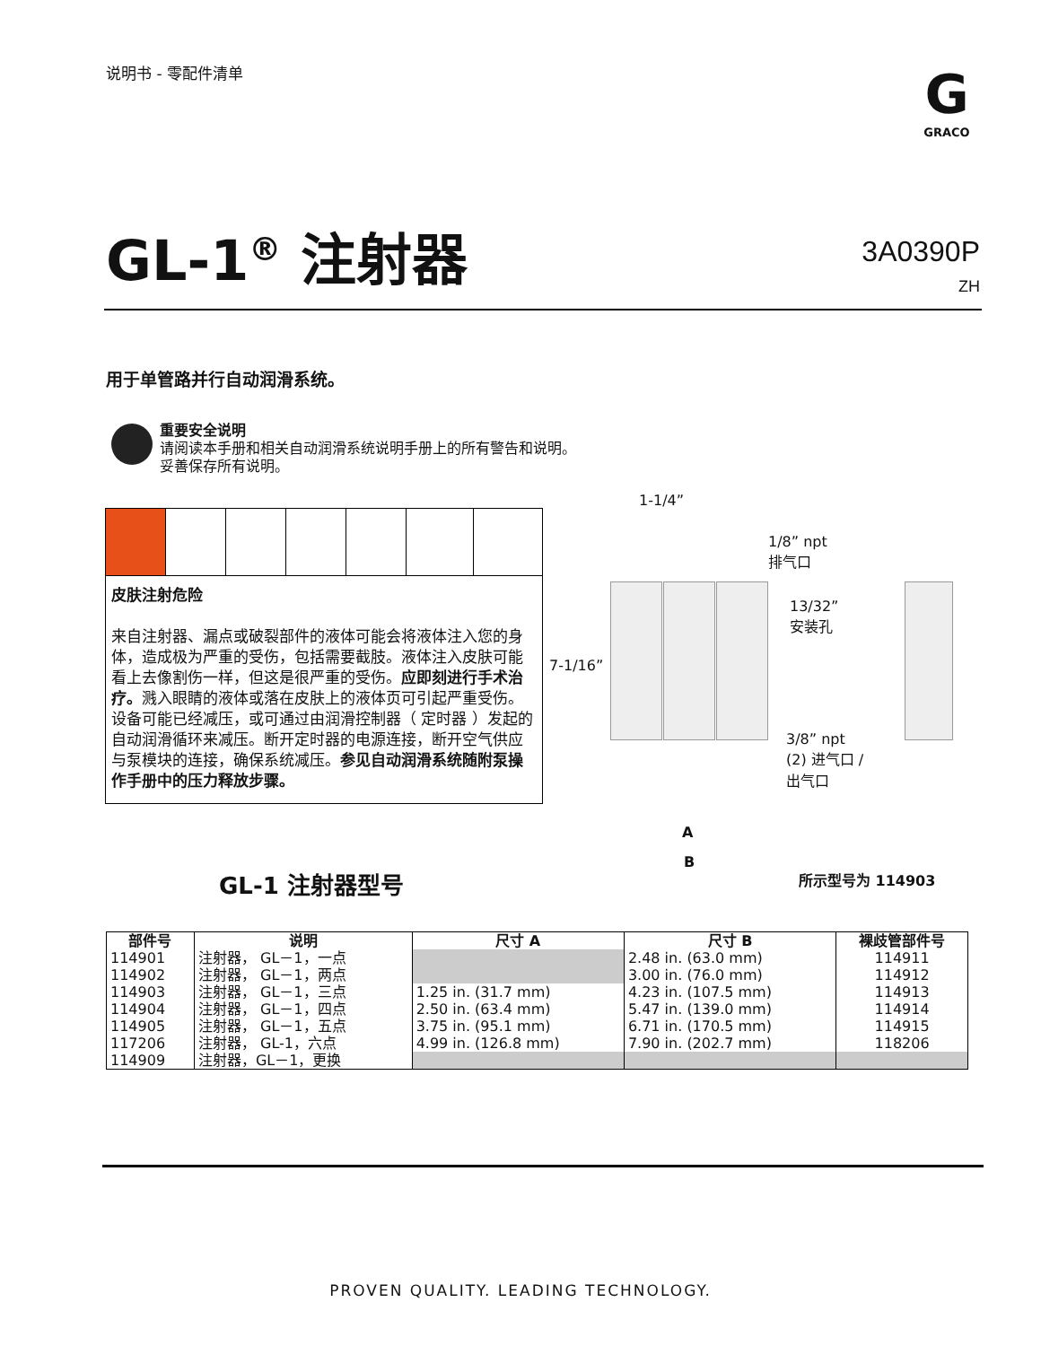说明书 - 零配件清单
G
GRACO
GL-1<sup>®</sup> 注射器
3A0390P
ZH
用于单管路并行自动润滑系统。
重要安全说明
请阅读本手册和相关自动润滑系统说明手册上的所有警告和说明。
妥善保存所有说明。
皮肤注射危险
来自注射器、漏点或破裂部件的液体可能会将液体注入您的身体，造成极为严重的受伤，包括需要截肢。液体注入皮肤可能看上去像割伤一样，但这是很严重的受伤。应即刻进行手术治疗。溅入眼睛的液体或落在皮肤上的液体页可引起严重受伤。设备可能已经减压，或可通过由润滑控制器（ 定时器 ）发起的自动润滑循环来减压。断开定时器的电源连接，断开空气供应与泵模块的连接，确保系统减压。参见自动润滑系统随附泵操作手册中的压力释放步骤。
1-1/4”
1/8” npt
排气口
13/32”
安装孔
7-1/16”
3/8” npt
(2) 进气口 /
出气口
A
B
所示型号为 114903
GL-1 注射器型号
| 部件号 | 说明 | 尺寸 A | 尺寸 B | 裸歧管部件号 |
| --- | --- | --- | --- | --- |
| 114901 | 注射器， GL－1，一点 | | 2.48 in. (63.0 mm) | 114911 |
| 114902 | 注射器， GL－1，两点 | | 3.00 in. (76.0 mm) | 114912 |
| 114903 | 注射器， GL－1，三点 | 1.25 in. (31.7 mm) | 4.23 in. (107.5 mm) | 114913 |
| 114904 | 注射器， GL－1，四点 | 2.50 in. (63.4 mm) | 5.47 in. (139.0 mm) | 114914 |
| 114905 | 注射器， GL－1，五点 | 3.75 in. (95.1 mm) | 6.71 in. (170.5 mm) | 114915 |
| 117206 | 注射器， GL-1，六点 | 4.99 in. (126.8 mm) | 7.90 in. (202.7 mm) | 118206 |
| 114909 | 注射器，GL－1，更换 | | | |
PROVEN QUALITY. LEADING TECHNOLOGY.